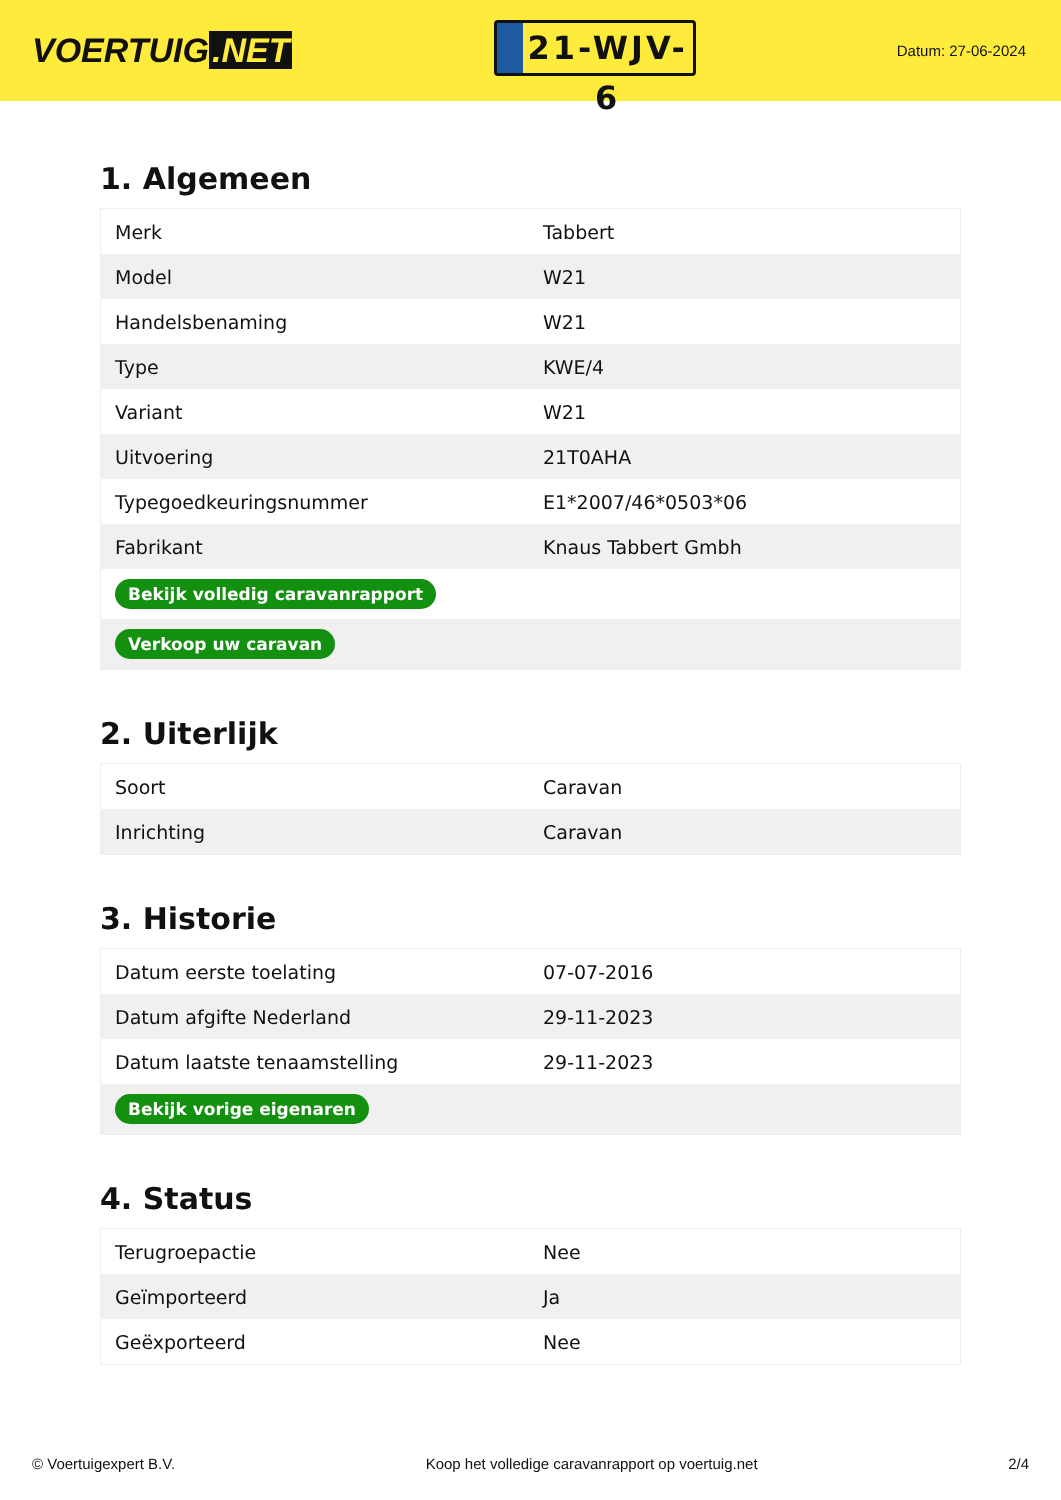VOERTUIG.NET
21-WJV-6
Datum: 27-06-2024
1. Algemeen
| Merk | Tabbert |
| Model | W21 |
| Handelsbenaming | W21 |
| Type | KWE/4 |
| Variant | W21 |
| Uitvoering | 21T0AHA |
| Typegoedkeuringsnummer | E1*2007/46*0503*06 |
| Fabrikant | Knaus Tabbert Gmbh |
| Bekijk volledig caravanrapport | |
| Verkoop uw caravan | |
2. Uiterlijk
| Soort | Caravan |
| Inrichting | Caravan |
3. Historie
| Datum eerste toelating | 07-07-2016 |
| Datum afgifte Nederland | 29-11-2023 |
| Datum laatste tenaamstelling | 29-11-2023 |
| Bekijk vorige eigenaren | |
4. Status
| Terugroepactie | Nee |
| Geïmporteerd | Ja |
| Geëxporteerd | Nee |
© Voertuigexpert B.V. Koop het volledige caravanrapport op voertuig.net 2/4